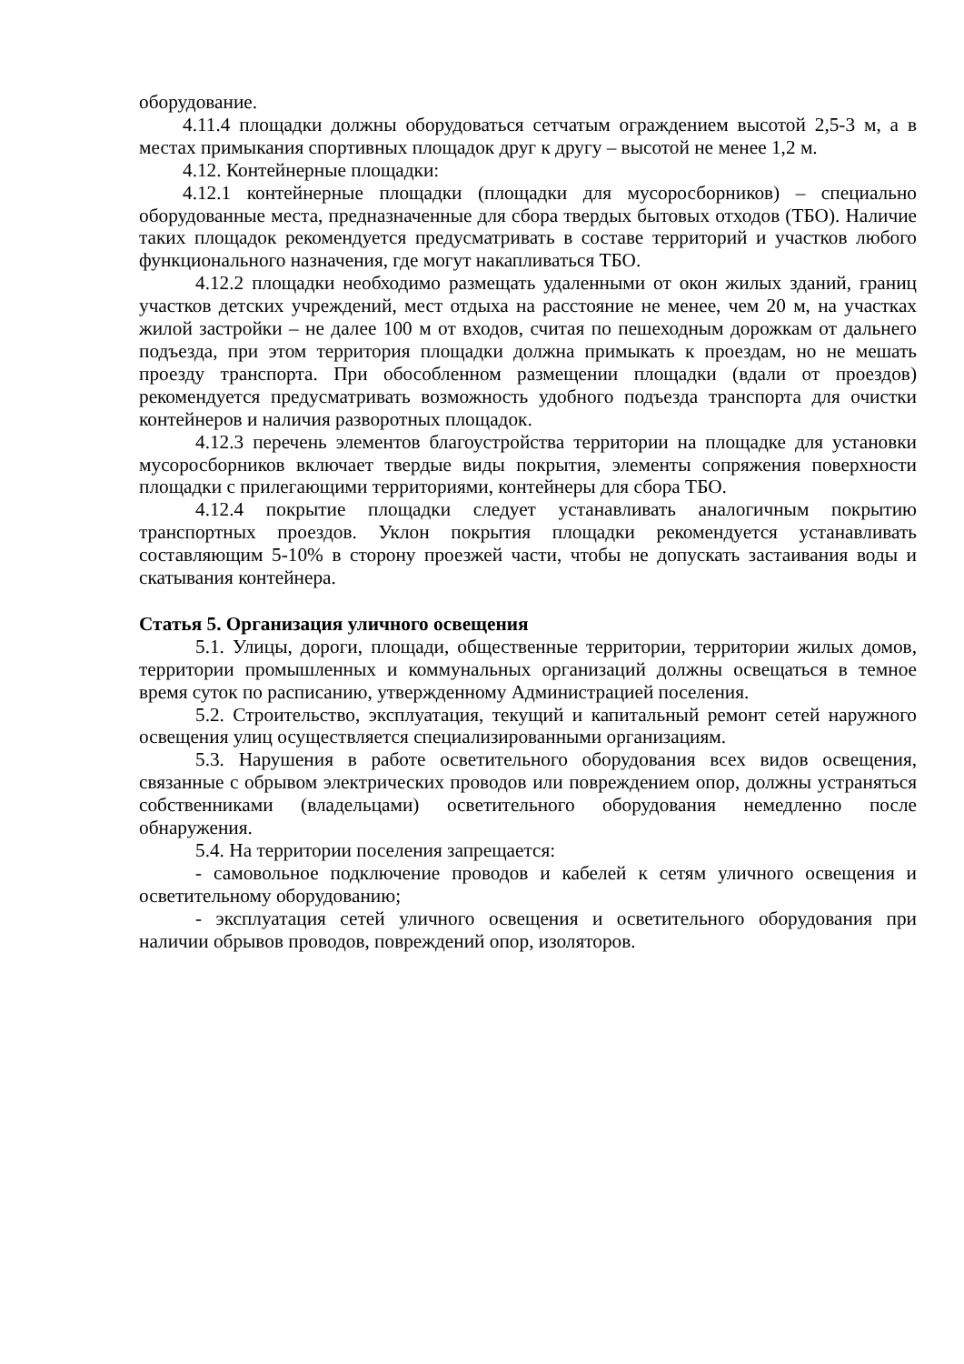оборудование.
4.11.4 площадки должны оборудоваться сетчатым ограждением высотой 2,5-3 м, а в местах примыкания спортивных площадок друг к другу – высотой не менее 1,2 м.
4.12. Контейнерные площадки:
4.12.1 контейнерные площадки (площадки для мусоросборников) – специально оборудованные места, предназначенные для сбора твердых бытовых отходов (ТБО). Наличие таких площадок рекомендуется предусматривать в составе территорий и участков любого функционального назначения, где могут накапливаться ТБО.
4.12.2 площадки необходимо размещать удаленными от окон жилых зданий, границ участков детских учреждений, мест отдыха на расстояние не менее, чем 20 м, на участках жилой застройки – не далее 100 м от входов, считая по пешеходным дорожкам от дальнего подъезда, при этом территория площадки должна примыкать к проездам, но не мешать проезду транспорта. При обособленном размещении площадки (вдали от проездов) рекомендуется предусматривать возможность удобного подъезда транспорта для очистки контейнеров и наличия разворотных площадок.
4.12.3 перечень элементов благоустройства территории на площадке для установки мусоросборников включает твердые виды покрытия, элементы сопряжения поверхности площадки с прилегающими территориями, контейнеры для сбора ТБО.
4.12.4 покрытие площадки следует устанавливать аналогичным покрытию транспортных проездов. Уклон покрытия площадки рекомендуется устанавливать составляющим 5-10% в сторону проезжей части, чтобы не допускать застаивания воды и скатывания контейнера.
Статья 5. Организация уличного освещения
5.1. Улицы, дороги, площади, общественные территории, территории жилых домов, территории промышленных и коммунальных организаций должны освещаться в темное время суток по расписанию, утвержденному Администрацией поселения.
5.2. Строительство, эксплуатация, текущий и капитальный ремонт сетей наружного освещения улиц осуществляется специализированными организациям.
5.3. Нарушения в работе осветительного оборудования всех видов освещения, связанные с обрывом электрических проводов или повреждением опор, должны устраняться собственниками (владельцами) осветительного оборудования немедленно после обнаружения.
5.4. На территории поселения запрещается:
- самовольное подключение проводов и кабелей к сетям уличного освещения и осветительному оборудованию;
- эксплуатация сетей уличного освещения и осветительного оборудования при наличии обрывов проводов, повреждений опор, изоляторов.